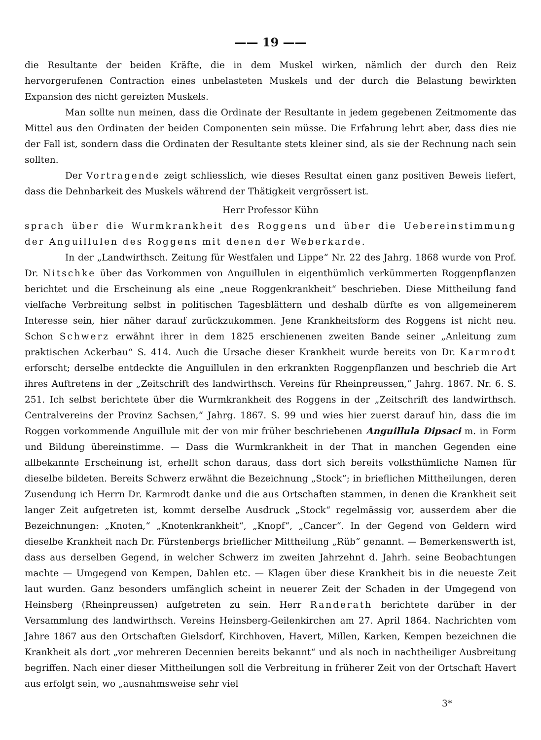—— 19 ——
die Resultante der beiden Kräfte, die in dem Muskel wirken, nämlich der durch den Reiz hervorgerufenen Contraction eines unbelasteten Muskels und der durch die Belastung bewirkten Expansion des nicht gereizten Muskels.
Man sollte nun meinen, dass die Ordinate der Resultante in jedem gegebenen Zeitmomente das Mittel aus den Ordinaten der beiden Componenten sein müsse. Die Erfahrung lehrt aber, dass dies nie der Fall ist, sondern dass die Ordinaten der Resultante stets kleiner sind, als sie der Rechnung nach sein sollten.
Der Vortragende zeigt schliesslich, wie dieses Resultat einen ganz positiven Beweis liefert, dass die Dehnbarkeit des Muskels während der Thätigkeit vergrössert ist.
Herr Professor Kühn
sprach über die Wurmkrankheit des Roggens und über die Uebereinstimmung der Anguillulen des Roggens mit denen der Weberkarde.
In der „Landwirthsch. Zeitung für Westfalen und Lippe“ Nr. 22 des Jahrg. 1868 wurde von Prof. Dr. Nitschke über das Vorkommen von Anguillulen in eigenthümlich verkümmerten Roggenpflanzen berichtet und die Erscheinung als eine „neue Roggenkrankheit“ beschrieben. Diese Mittheilung fand vielfache Verbreitung selbst in politischen Tagesblättern und deshalb dürfte es von allgemeinerem Interesse sein, hier näher darauf zurückzukommen. Jene Krankheitsform des Roggens ist nicht neu. Schon Schwerz erwähnt ihrer in dem 1825 erschienenen zweiten Bande seiner „Anleitung zum praktischen Ackerbau“ S. 414. Auch die Ursache dieser Krankheit wurde bereits von Dr. Karmrodt erforscht; derselbe entdeckte die Anguillulen in den erkrankten Roggenpflanzen und beschrieb die Art ihres Auftretens in der „Zeitschrift des landwirthsch. Vereins für Rheinpreussen,“ Jahrg. 1867. Nr. 6. S. 251. Ich selbst berichtete über die Wurmkrankheit des Roggens in der „Zeitschrift des landwirthsch. Centralvereins der Provinz Sachsen,“ Jahrg. 1867. S. 99 und wies hier zuerst darauf hin, dass die im Roggen vorkommende Anguillule mit der von mir früher beschriebenen Anguillula Dipsaci m. in Form und Bildung übereinstimme. — Dass die Wurmkrankheit in der That in manchen Gegenden eine allbekannte Erscheinung ist, erhellt schon daraus, dass dort sich bereits volksthümliche Namen für dieselbe bildeten. Bereits Schwerz erwähnt die Bezeichnung „Stock“; in brieflichen Mittheilungen, deren Zusendung ich Herrn Dr. Karmrodt danke und die aus Ortschaften stammen, in denen die Krankheit seit langer Zeit aufgetreten ist, kommt derselbe Ausdruck „Stock“ regelmässig vor, ausserdem aber die Bezeichnungen: „Knoten,“ „Knotenkrankheit“, „Knopf“, „Cancer“. In der Gegend von Geldern wird dieselbe Krankheit nach Dr. Fürstenbergs brieflicher Mittheilung „Rüb“ genannt. — Bemerkenswerth ist, dass aus derselben Gegend, in welcher Schwerz im zweiten Jahrzehnt d. Jahrh. seine Beobachtungen machte — Umgegend von Kempen, Dahlen etc. — Klagen über diese Krankheit bis in die neueste Zeit laut wurden. Ganz besonders umfänglich scheint in neuerer Zeit der Schaden in der Umgegend von Heinsberg (Rheinpreussen) aufgetreten zu sein. Herr Randerath berichtete darüber in der Versammlung des landwirthsch. Vereins Heinsberg-Geilenkirchen am 27. April 1864. Nachrichten vom Jahre 1867 aus den Ortschaften Gielsdorf, Kirchhoven, Havert, Millen, Karken, Kempen bezeichnen die Krankheit als dort „vor mehreren Decennien bereits bekannt“ und als noch in nachtheiliger Ausbreitung begriffen. Nach einer dieser Mittheilungen soll die Verbreitung in früherer Zeit von der Ortschaft Havert aus erfolgt sein, wo „ausnahmsweise sehr viel
3*